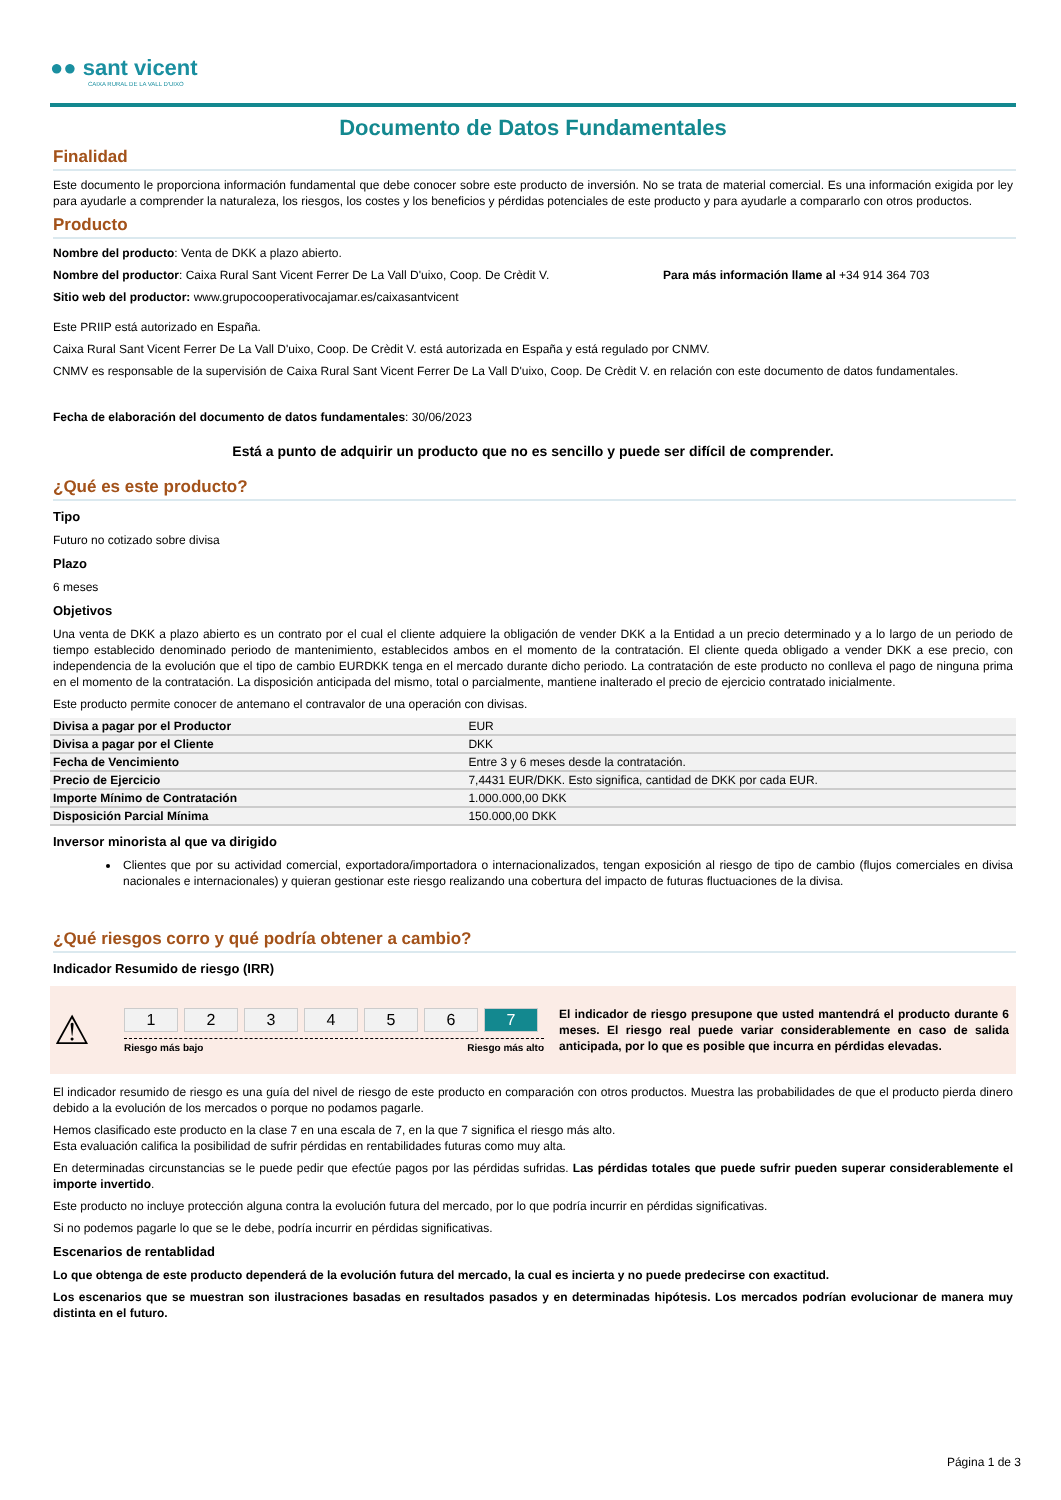●● sant vicent
CAIXA RURAL DE LA VALL D'UIXO
Documento de Datos Fundamentales
Finalidad
Este documento le proporciona información fundamental que debe conocer sobre este producto de inversión. No se trata de material comercial. Es una información exigida por ley para ayudarle a comprender la naturaleza, los riesgos, los costes y los beneficios y pérdidas potenciales de este producto y para ayudarle a compararlo con otros productos.
Producto
Nombre del producto: Venta de DKK a plazo abierto.
Nombre del productor: Caixa Rural Sant Vicent Ferrer De La Vall D'uixo, Coop. De Crèdit V. Para más información llame al +34 914 364 703
Sitio web del productor: www.grupocooperativocajamar.es/caixasantvicent
Este PRIIP está autorizado en España.
Caixa Rural Sant Vicent Ferrer De La Vall D'uixo, Coop. De Crèdit V. está autorizada en España y está regulado por CNMV.
CNMV es responsable de la supervisión de Caixa Rural Sant Vicent Ferrer De La Vall D'uixo, Coop. De Crèdit V. en relación con este documento de datos fundamentales.
Fecha de elaboración del documento de datos fundamentales: 30/06/2023
Está a punto de adquirir un producto que no es sencillo y puede ser difícil de comprender.
¿Qué es este producto?
Tipo
Futuro no cotizado sobre divisa
Plazo
6 meses
Objetivos
Una venta de DKK a plazo abierto es un contrato por el cual el cliente adquiere la obligación de vender DKK a la Entidad a un precio determinado y a lo largo de un periodo de tiempo establecido denominado periodo de mantenimiento, establecidos ambos en el momento de la contratación. El cliente queda obligado a vender DKK a ese precio, con independencia de la evolución que el tipo de cambio EURDKK tenga en el mercado durante dicho periodo. La contratación de este producto no conlleva el pago de ninguna prima en el momento de la contratación. La disposición anticipada del mismo, total o parcialmente, mantiene inalterado el precio de ejercicio contratado inicialmente.
Este producto permite conocer de antemano el contravalor de una operación con divisas.
| Divisa a pagar por el Productor | EUR |
| Divisa a pagar por el Cliente | DKK |
| Fecha de Vencimiento | Entre 3 y 6 meses desde la contratación. |
| Precio de Ejercicio | 7,4431 EUR/DKK. Esto significa, cantidad de DKK por cada EUR. |
| Importe Mínimo de Contratación | 1.000.000,00 DKK |
| Disposición Parcial Mínima | 150.000,00 DKK |
Inversor minorista al que va dirigido
Clientes que por su actividad comercial, exportadora/importadora o internacionalizados, tengan exposición al riesgo de tipo de cambio (flujos comerciales en divisa nacionales e internacionales) y quieran gestionar este riesgo realizando una cobertura del impacto de futuras fluctuaciones de la divisa.
¿Qué riesgos corro y qué podría obtener a cambio?
Indicador Resumido de riesgo (IRR)
⚠
1234567
Riesgo más bajo Riesgo más alto
El indicador de riesgo presupone que usted mantendrá el producto durante 6 meses. El riesgo real puede variar considerablemente en caso de salida anticipada, por lo que es posible que incurra en pérdidas elevadas.
El indicador resumido de riesgo es una guía del nivel de riesgo de este producto en comparación con otros productos. Muestra las probabilidades de que el producto pierda dinero debido a la evolución de los mercados o porque no podamos pagarle.
Hemos clasificado este producto en la clase 7 en una escala de 7, en la que 7 significa el riesgo más alto.
Esta evaluación califica la posibilidad de sufrir pérdidas en rentabilidades futuras como muy alta.
En determinadas circunstancias se le puede pedir que efectúe pagos por las pérdidas sufridas. Las pérdidas totales que puede sufrir pueden superar considerablemente el importe invertido.
Este producto no incluye protección alguna contra la evolución futura del mercado, por lo que podría incurrir en pérdidas significativas.
Si no podemos pagarle lo que se le debe, podría incurrir en pérdidas significativas.
Escenarios de rentablidad
Lo que obtenga de este producto dependerá de la evolución futura del mercado, la cual es incierta y no puede predecirse con exactitud.
Los escenarios que se muestran son ilustraciones basadas en resultados pasados y en determinadas hipótesis. Los mercados podrían evolucionar de manera muy distinta en el futuro.
Página 1 de 3